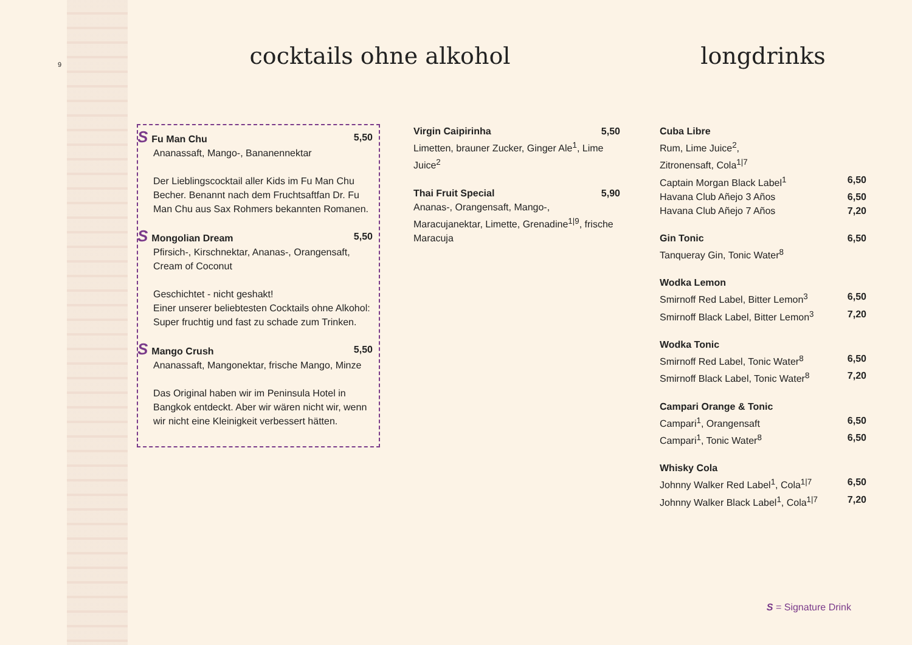9
cocktails ohne alkohol
S Fu Man Chu 5,50
Ananassaft, Mango-, Bananennektar
Der Lieblingscocktail aller Kids im Fu Man Chu Becher. Benannt nach dem Fruchtsaftfan Dr. Fu Man Chu aus Sax Rohmers bekannten Romanen.
S Mongolian Dream 5,50
Pfirsich-, Kirschnektar, Ananas-, Orangensaft, Cream of Coconut
Geschichtet - nicht geshakt!
Einer unserer beliebtesten Cocktails ohne Alkohol: Super fruchtig und fast zu schade zum Trinken.
S Mango Crush 5,50
Ananassaft, Mangonektar, frische Mango, Minze
Das Original haben wir im Peninsula Hotel in Bangkok entdeckt. Aber wir wären nicht wir, wenn wir nicht eine Kleinigkeit verbessert hätten.
Virgin Caipirinha 5,50
Limetten, brauner Zucker, Ginger Ale<sup>1</sup>, Lime Juice<sup>2</sup>
Thai Fruit Special 5,90
Ananas-, Orangensaft, Mango-, Maracujanektar, Limette, Grenadine<sup>1|9</sup>, frische Maracuja
longdrinks
Cuba Libre
Rum, Lime Juice<sup>2</sup>,
Zitronensaft, Cola<sup>1|7</sup>
Captain Morgan Black Label<sup>1</sup> 6,50
Havana Club Añejo 3 Años 6,50
Havana Club Añejo 7 Años 7,20
Gin Tonic 6,50
Tanqueray Gin, Tonic Water<sup>8</sup>
Wodka Lemon
Smirnoff Red Label, Bitter Lemon<sup>3</sup> 6,50
Smirnoff Black Label, Bitter Lemon<sup>3</sup> 7,20
Wodka Tonic
Smirnoff Red Label, Tonic Water<sup>8</sup> 6,50
Smirnoff Black Label, Tonic Water<sup>8</sup> 7,20
Campari Orange & Tonic
Campari<sup>1</sup>, Orangensaft 6,50
Campari<sup>1</sup>, Tonic Water<sup>8</sup> 6,50
Whisky Cola
Johnny Walker Red Label<sup>1</sup>, Cola<sup>1|7</sup> 6,50
Johnny Walker Black Label<sup>1</sup>, Cola<sup>1|7</sup> 7,20
S = Signature Drink